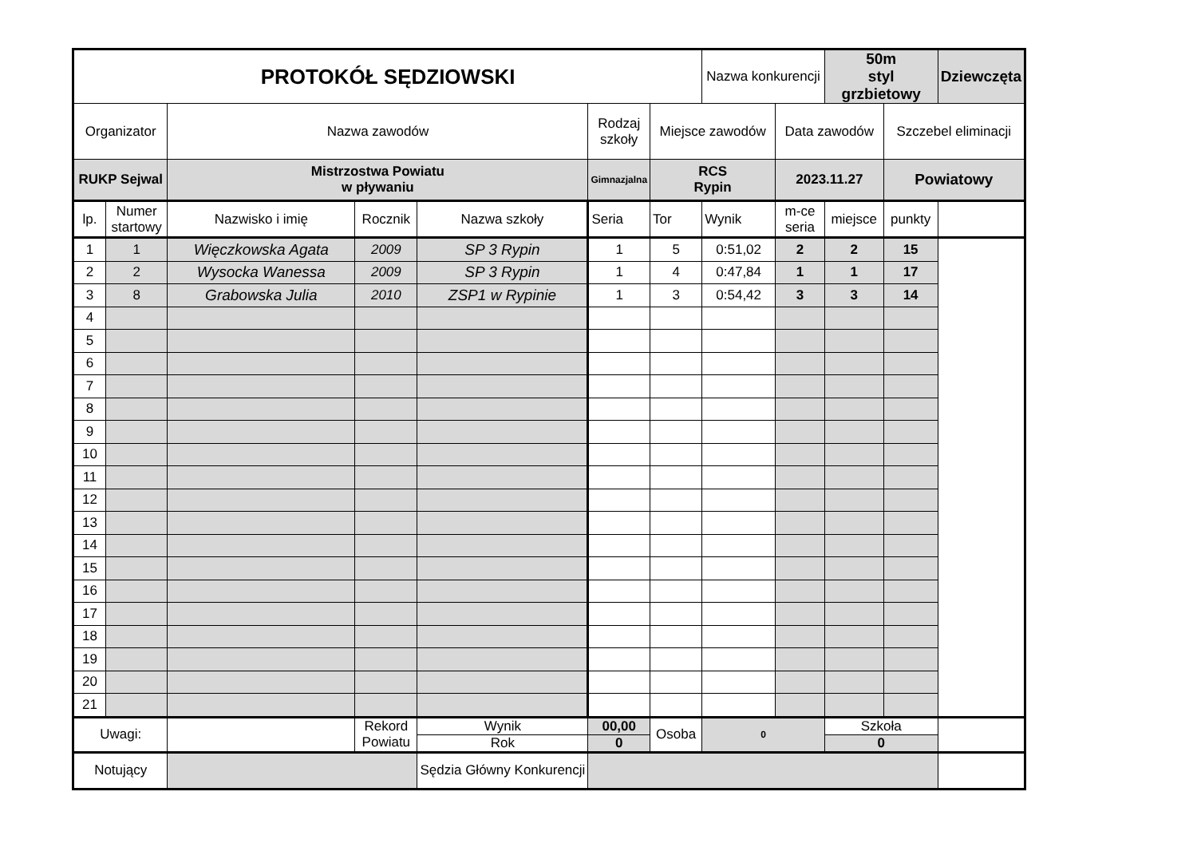| PROTOKÓŁ SĘDZIOWSKI | | | | | | | Nazwa konkurencji | | 50m styl grzbietowy | | Dziewczęta |
| Organizator | | Nazwa zawodów | | | Rodzaj szkoły | Miejsce zawodów | | Data zawodów | | Szczebel eliminacji | |
| RUKP Sejwal | | Mistrzostwa Powiatu w pływaniu | | | Gimnazjalna | RCS Rypin | | 2023.11.27 | | Powiatowy | |
| lp. | Numer startowy | Nazwisko i imię | Rocznik | Nazwa szkoły | Seria | Tor | Wynik | m-ce seria | miejsce | punkty | |
| 1 | 1 | Więczkowska Agata | 2009 | SP 3 Rypin | 1 | 5 | 0:51,02 | 2 | 2 | 15 | |
| 2 | 2 | Wysocka Wanessa | 2009 | SP 3 Rypin | 1 | 4 | 0:47,84 | 1 | 1 | 17 | |
| 3 | 8 | Grabowska Julia | 2010 | ZSP1 w Rypinie | 1 | 3 | 0:54,42 | 3 | 3 | 14 | |
| 4 | | | | | | | | | | | |
| 5 | | | | | | | | | | | |
| 6 | | | | | | | | | | | |
| 7 | | | | | | | | | | | |
| 8 | | | | | | | | | | | |
| 9 | | | | | | | | | | | |
| 10 | | | | | | | | | | | |
| 11 | | | | | | | | | | | |
| 12 | | | | | | | | | | | |
| 13 | | | | | | | | | | | |
| 14 | | | | | | | | | | | |
| 15 | | | | | | | | | | | |
| 16 | | | | | | | | | | | |
| 17 | | | | | | | | | | | |
| 18 | | | | | | | | | | | |
| 19 | | | | | | | | | | | |
| 20 | | | | | | | | | | | |
| 21 | | | | | | | | | | | |
| Uwagi: | | | Rekord Powiatu | Wynik | 00,00 | Osoba | 0 | | Szkoła | | |
| | | | | Rok | 0 | | | | 0 | | |
| Notujący | | | | Sędzia Główny Konkurencji | | | | | | | |